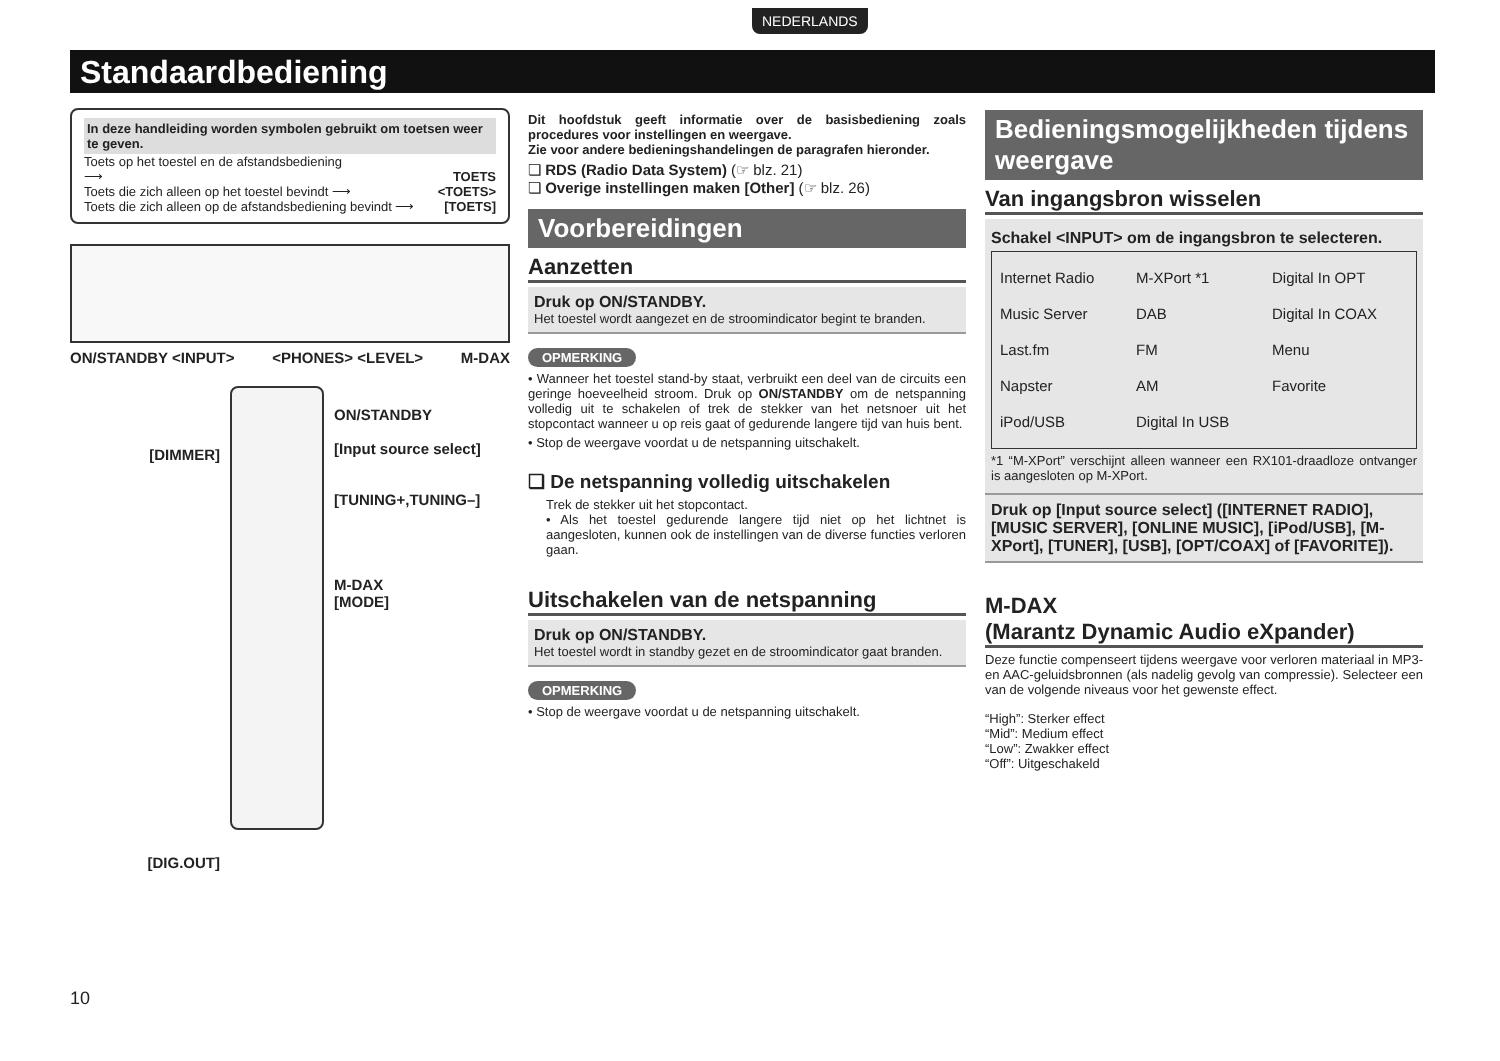NEDERLANDS
Standaardbediening
In deze handleiding worden symbolen gebruikt om toetsen weer te geven.
Toets op het toestel en de afstandsbediening
⟶ TOETS
Toets die zich alleen op het toestel bevindt ⟶ <TOETS>
Toets die zich alleen op de afstandsbediening bevindt ⟶ [TOETS]
ON/STANDBY <INPUT> <PHONES> <LEVEL> M-DAX
[DIMMER]
[DIG.OUT]
ON/STANDBY
[Input source select]
[TUNING+,TUNING–]
M-DAX
[MODE]
Dit hoofdstuk geeft informatie over de basisbediening zoals procedures voor instellingen en weergave.
Zie voor andere bedieningshandelingen de paragrafen hieronder.
❏ RDS (Radio Data System) (☞ blz. 21)
❏ Overige instellingen maken [Other] (☞ blz. 26)
Voorbereidingen
Aanzetten
Druk op ON/STANDBY.
Het toestel wordt aangezet en de stroomindicator begint te branden.
OPMERKING
• Wanneer het toestel stand-by staat, verbruikt een deel van de circuits een geringe hoeveelheid stroom. Druk op ON/STANDBY om de netspanning volledig uit te schakelen of trek de stekker van het netsnoer uit het stopcontact wanneer u op reis gaat of gedurende langere tijd van huis bent.
• Stop de weergave voordat u de netspanning uitschakelt.
❏ De netspanning volledig uitschakelen
Trek de stekker uit het stopcontact.
• Als het toestel gedurende langere tijd niet op het lichtnet is aangesloten, kunnen ook de instellingen van de diverse functies verloren gaan.
Uitschakelen van de netspanning
Druk op ON/STANDBY.
Het toestel wordt in standby gezet en de stroomindicator gaat branden.
OPMERKING
• Stop de weergave voordat u de netspanning uitschakelt.
Bedieningsmogelijkheden tijdens weergave
Van ingangsbron wisselen
Schakel <INPUT> om de ingangsbron te selecteren.
Internet Radio
Music Server
Last.fm
Napster
iPod/USB
M-XPort *1
DAB
FM
AM
Digital In USB
Digital In OPT
Digital In COAX
Menu
Favorite
*1 “M-XPort” verschijnt alleen wanneer een RX101-draadloze ontvanger is aangesloten op M-XPort.
Druk op [Input source select] ([INTERNET RADIO], [MUSIC SERVER], [ONLINE MUSIC], [iPod/USB], [M-XPort], [TUNER], [USB], [OPT/COAX] of [FAVORITE]).
M-DAX
(Marantz Dynamic Audio eXpander)
Deze functie compenseert tijdens weergave voor verloren materiaal in MP3- en AAC-geluidsbronnen (als nadelig gevolg van compressie). Selecteer een van de volgende niveaus voor het gewenste effect.
“High”: Sterker effect
“Mid”: Medium effect
“Low”: Zwakker effect
“Off”: Uitgeschakeld
10